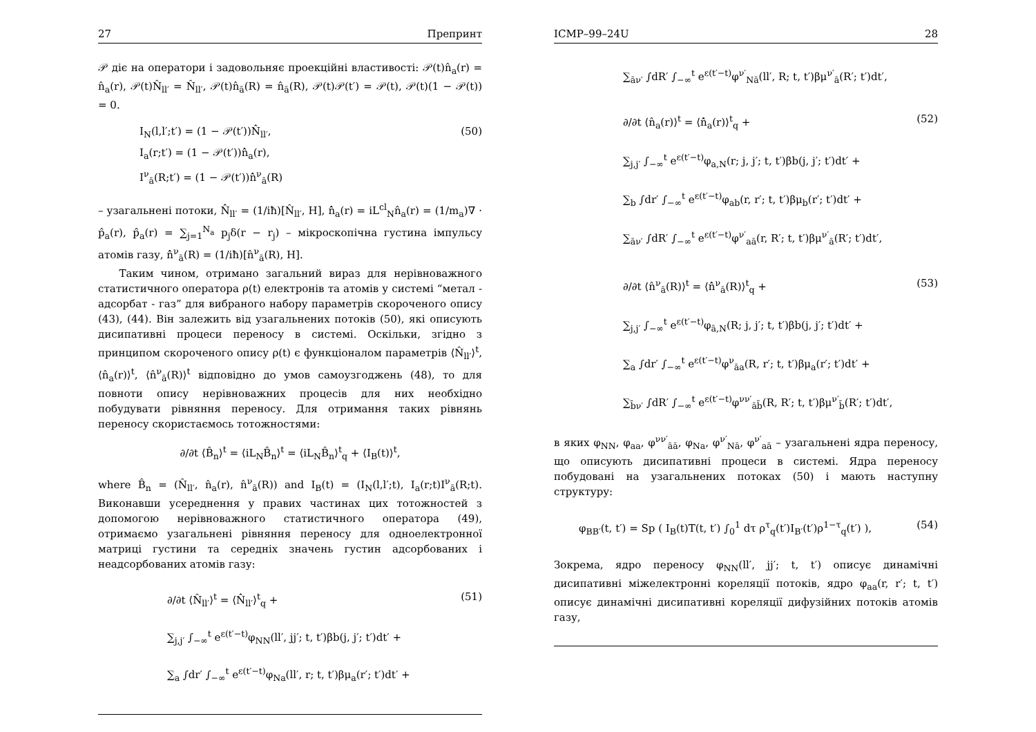27 Препринт
𝒫 діє на оператори і задовольняє проекційні властивості: 𝒫(t)n̂<sub>a</sub>(r) = n̂<sub>a</sub>(r), 𝒫(t)N̂<sub>ll′</sub> = N̂<sub>ll′</sub>, 𝒫(t)n̂<sub>ā</sub>(R) = n̂<sub>ā</sub>(R), 𝒫(t)𝒫(t′) = 𝒫(t), 𝒫(t)(1 − 𝒫(t)) = 0.
I<sub>N</sub>(l,l′;t′) = (1 − 𝒫(t′))N̂̇<sub>ll′</sub>,
I<sub>a</sub>(r;t′) = (1 − 𝒫(t′))n̂̇<sub>a</sub>(r),
I<sup>ν</sup><sub>ā</sub>(R;t′) = (1 − 𝒫(t′))n̂̇<sup>ν</sup><sub>ā</sub>(R)
(50)
– узагальнені потоки, N̂̇<sub>ll′</sub> = (1/iħ)[N̂<sub>ll′</sub>, H], n̂̇<sub>a</sub>(r) = iL<sup>cl</sup><sub>N</sub>n̂<sub>a</sub>(r) = (1/m<sub>a</sub>)∇ · p̂<sub>a</sub>(r), p̂<sub>a</sub>(r) = ∑<sub>j=1</sub><sup>N<sub>a</sub></sup> p<sub>j</sub>δ(r − r<sub>j</sub>) – мікроскопічна густина імпульсу атомів газу, n̂̇<sup>ν</sup><sub>ā</sub>(R) = (1/iħ)[n̂<sup>ν</sup><sub>ā</sub>(R), H].
Таким чином, отримано загальний вираз для нерівноважного статистичного оператора ρ(t) електронів та атомів у системі “метал - адсорбат - газ” для вибраного набору параметрів скороченого опису (43), (44). Він залежить від узагальнених потоків (50), які описують дисипативні процеси переносу в системі. Оскільки, згідно з принципом скороченого опису ρ(t) є функціоналом параметрів ⟨N̂<sub>ll′</sub>⟩<sup>t</sup>, ⟨n̂<sub>a</sub>(r)⟩<sup>t</sup>, ⟨n̂<sup>ν</sup><sub>ā</sub>(R)⟩<sup>t</sup> відповідно до умов самоузгоджень (48), то для повноти опису нерівноважних процесів для них необхідно побудувати рівняння переносу. Для отримання таких рівнянь переносу скористаємось тотожностями:
∂/∂t ⟨B̂<sub>n</sub>⟩<sup>t</sup> = ⟨iL<sub>N</sub>B̂<sub>n</sub>⟩<sup>t</sup> = ⟨iL<sub>N</sub>B̂<sub>n</sub>⟩<sup>t</sup><sub>q</sub> + ⟨I<sub>B</sub>(t)⟩<sup>t</sup>,
where B̂<sub>n</sub> = (N̂<sub>ll′</sub>, n̂<sub>a</sub>(r), n̂<sup>ν</sup><sub>ā</sub>(R)) and I<sub>B</sub>(t) = (I<sub>N</sub>(l,l′;t), I<sub>a</sub>(r;t)I<sup>ν</sup><sub>ā</sub>(R;t). Виконавши усереднення у правих частинах цих тотожностей з допомогою нерівноважного статистичного оператора (49), отримаємо узагальнені рівняння переносу для одноелектронної матриці густини та середніх значень густин адсорбованих і неадсорбованих атомів газу:
∂/∂t ⟨N̂<sub>ll′</sub>⟩<sup>t</sup> = ⟨N̂̇<sub>ll′</sub>⟩<sup>t</sup><sub>q</sub> +
∑<sub>j,j′</sub> ∫<sub>−∞</sub><sup>t</sup> e<sup>ε(t′−t)</sup>φ<sub>NN</sub>(ll′, jj′; t, t′)βb(j, j′; t′)dt′ +
∑<sub>a</sub> ∫dr′ ∫<sub>−∞</sub><sup>t</sup> e<sup>ε(t′−t)</sup>φ<sub>Na</sub>(ll′, r; t, t′)βμ<sub>a</sub>(r′; t′)dt′ +
(51)
ICMP–99–24U 28
∑<sub>āν′</sub> ∫dR′ ∫<sub>−∞</sub><sup>t</sup> e<sup>ε(t′−t)</sup>φ<sup>ν′</sup><sub>Nā</sub>(ll′, R; t, t′)βμ<sup>ν′</sup><sub>ā</sub>(R′; t′)dt′,
∂/∂t ⟨n̂<sub>a</sub>(r)⟩<sup>t</sup> = ⟨n̂̇<sub>a</sub>(r)⟩<sup>t</sup><sub>q</sub> +
∑<sub>j,j′</sub> ∫<sub>−∞</sub><sup>t</sup> e<sup>ε(t′−t)</sup>φ<sub>a,N</sub>(r; j, j′; t, t′)βb(j, j′; t′)dt′ +
∑<sub>b</sub> ∫dr′ ∫<sub>−∞</sub><sup>t</sup> e<sup>ε(t′−t)</sup>φ<sub>ab</sub>(r, r′; t, t′)βμ<sub>b</sub>(r′; t′)dt′ +
∑<sub>āν′</sub> ∫dR′ ∫<sub>−∞</sub><sup>t</sup> e<sup>ε(t′−t)</sup>φ<sup>ν′</sup><sub>aā</sub>(r, R′; t, t′)βμ<sup>ν′</sup><sub>ā</sub>(R′; t′)dt′,
(52)
∂/∂t ⟨n̂<sup>ν</sup><sub>ā</sub>(R)⟩<sup>t</sup> = ⟨n̂̇<sup>ν</sup><sub>ā</sub>(R)⟩<sup>t</sup><sub>q</sub> +
∑<sub>j,j′</sub> ∫<sub>−∞</sub><sup>t</sup> e<sup>ε(t′−t)</sup>φ<sub>ā,N</sub>(R; j, j′; t, t′)βb(j, j′; t′)dt′ +
∑<sub>a</sub> ∫dr′ ∫<sub>−∞</sub><sup>t</sup> e<sup>ε(t′−t)</sup>φ<sup>ν</sup><sub>āa</sub>(R, r′; t, t′)βμ<sub>a</sub>(r′; t′)dt′ +
∑<sub>b̄ν′</sub> ∫dR′ ∫<sub>−∞</sub><sup>t</sup> e<sup>ε(t′−t)</sup>φ<sup>νν′</sup><sub>āb̄</sub>(R, R′; t, t′)βμ<sup>ν′</sup><sub>b̄</sub>(R′; t′)dt′,
(53)
в яких φ<sub>NN</sub>, φ<sub>aa</sub>, φ<sup>νν′</sup><sub>āā</sub>, φ<sub>Na</sub>, φ<sup>ν′</sup><sub>Nā</sub>, φ<sup>ν′</sup><sub>aā</sub> – узагальнені ядра переносу, що описують дисипативні процеси в системі. Ядра переносу побудовані на узагальнених потоках (50) і мають наступну структуру:
φ<sub>BB′</sub>(t, t′) = Sp ( I<sub>B</sub>(t)T(t, t′) ∫<sub>0</sub><sup>1</sup> dτ ρ<sup>τ</sup><sub>q</sub>(t′)I<sub>B′</sub>(t′)ρ<sup>1−τ</sup><sub>q</sub>(t′) ),
(54)
Зокрема, ядро переносу φ<sub>NN</sub>(ll′, jj′; t, t′) описує динамічні дисипативні міжелектронні кореляції потоків, ядро φ<sub>aa</sub>(r, r′; t, t′) описує динамічні дисипативні кореляції дифузійних потоків атомів газу,